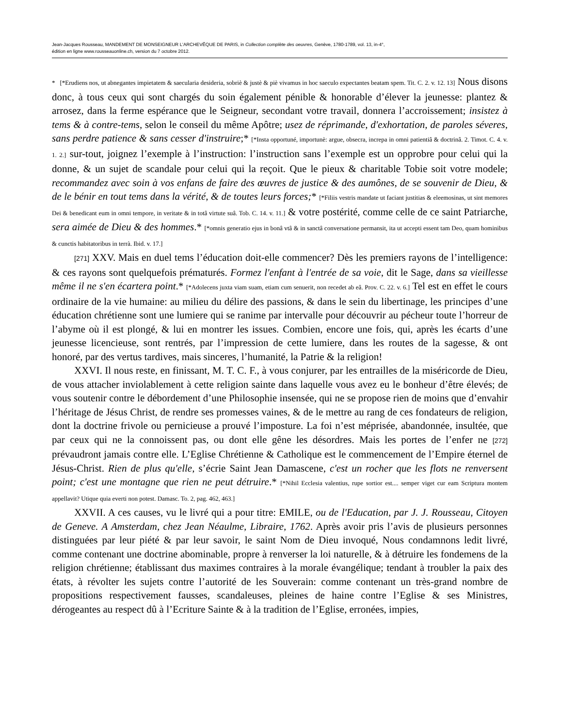Jean-Jacques Rousseau, MANDEMENT DE MONSEIGNEUR L'ARCHEVÊQUE DE PARIS, in Collection complète des oeuvres, Genève, 1780-1789, vol. 13, in-4°,
édition en ligne www.rousseauonline.ch, version du 7 octobre 2012.
* [*Erudiens nos, ut abnegantes impietatem & saecularia desideria, sobriè & justè & piè vivamus in hoc saeculo expectantes beatam spem. Tit. C. 2. v. 12. 13] Nous disons donc, à tous ceux qui sont chargés du soin également pénible & honorable d’élever la jeunesse: plantez & arrosez, dans la ferme espérance que le Seigneur, secondant votre travail, donnera l’accroissement; insistez à tems & à contre-tems, selon le conseil du même Apôtre; usez de réprimande, d'exhortation, de paroles séveres, sans perdre patience & sans cesser d'instruire;* [*Insta opportuné, importunè: argue, obsecra, increpa in omni patientiâ & doctrinâ. 2. Timot. C. 4. v. 1. 2.] sur-tout, joignez l’exemple à l’instruction: l’instruction sans l’exemple est un opprobre pour celui qui la donne, & un sujet de scandale pour celui qui la reçoit. Que le pieux & charitable Tobie soit votre modele; recommandez avec soin à vos enfans de faire des œuvres de justice & des aumônes, de se souvenir de Dieu, & de le bénir en tout tems dans la vérité, & de toutes leurs forces;* [*Filiis vestris mandate ut faciant justitias & eleemosinas, ut sint memores Dei & benedicant eum in omni tempore, in veritate & in totâ virtute suâ. Tob. C. 14. v. 11.] & votre postérité, comme celle de ce saint Patriarche, sera aimée de Dieu & des hommes.* [*omnis generatio ejus in bonâ vtâ & in sanctâ conversatione permansit, ita ut accepti essent tam Deo, quam hominibus & cunctis habitatoribus in terrà. Ibid. v. 17.]
[271] XXV. Mais en duel tems l’éducation doit-elle commencer? Dès les premiers rayons de l’intelligence: & ces rayons sont quelquefois prématurés. Formez l'enfant à l'entrée de sa voie, dit le Sage, dans sa vieillesse même il ne s'en écartera point.* [*Adolecens juxta viam suam, etiam cum senuerit, non recedet ab eâ. Prov. C. 22. v. 6.] Tel est en effet le cours ordinaire de la vie humaine: au milieu du délire des passions, & dans le sein du libertinage, les principes d’une éducation chrétienne sont une lumiere qui se ranime par intervalle pour découvrir au pécheur toute l’horreur de l’abyme où il est plongé, & lui en montrer les issues. Combien, encore une fois, qui, après les écarts d’une jeunesse licencieuse, sont rentrés, par l’impression de cette lumiere, dans les routes de la sagesse, & ont honoré, par des vertus tardives, mais sinceres, l’humanité, la Patrie & la religion!
XXVI. Il nous reste, en finissant, M. T. C. F., à vous conjurer, par les entrailles de la miséricorde de Dieu, de vous attacher inviolablement à cette religion sainte dans laquelle vous avez eu le bonheur d’être élevés; de vous soutenir contre le débordement d’une Philosophie insensée, qui ne se propose rien de moins que d’envahir l’héritage de Jésus Christ, de rendre ses promesses vaines, & de le mettre au rang de ces fondateurs de religion, dont la doctrine frivole ou pernicieuse a prouvé l’imposture. La foi n’est méprisée, abandonnée, insultée, que par ceux qui ne la connoissent pas, ou dont elle gêne les désordres. Mais les portes de l’enfer ne [272] prévaudront jamais contre elle. L’Eglise Chrétienne & Catholique est le commencement de l’Empire éternel de Jésus-Christ. Rien de plus qu'elle, s’écrie Saint Jean Damascene, c'est un rocher que les flots ne renversent point; c'est une montagne que rien ne peut détruire.* [*Nihil Ecclesia valentius, rupe sortior est.... semper viget cur eam Scriptura montem appellavit? Utique quia everti non potest. Damasc. To. 2, pag. 462, 463.]
XXVII. A ces causes, vu le livré qui a pour titre: EMILE, ou de l'Education, par J. J. Rousseau, Citoyen de Geneve. A Amsterdam, chez Jean Néaulme, Libraire, 1762. Après avoir pris l’avis de plusieurs personnes distinguées par leur piété & par leur savoir, le saint Nom de Dieu invoqué, Nous condamnons ledit livré, comme contenant une doctrine abominable, propre à renverser la loi naturelle, & à détruire les fondemens de la religion chrétienne; établissant dus maximes contraires à la morale évangélique; tendant à troubler la paix des états, à révolter les sujets contre l’autorité de les Souverain: comme contenant un très-grand nombre de propositions respectivement fausses, scandaleuses, pleines de haine contre l’Eglise & ses Ministres, dérogeantes au respect dû à l’Ecriture Sainte & à la tradition de l’Eglise, erronées, impies,